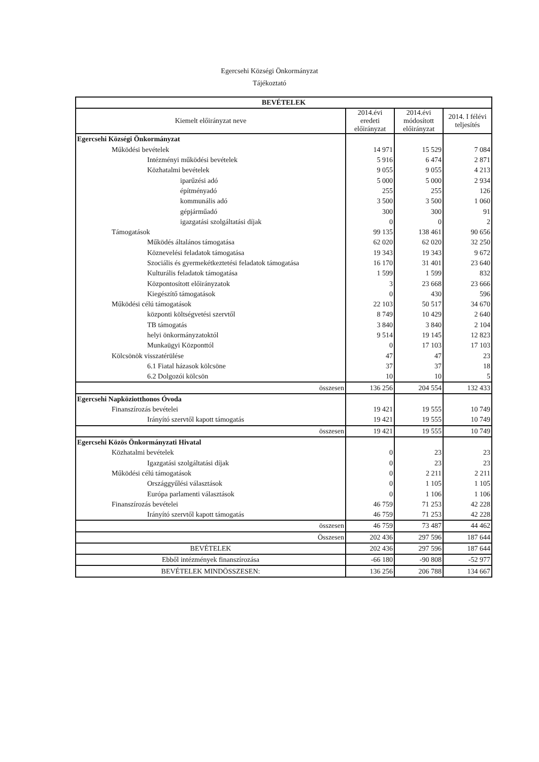Egercsehi Községi Önkormányzat
Tájékoztató
| BEVÉTELEK | | | |
| --- | --- | --- | --- |
| Kiemelt előirányzat neve | 2014.évi eredeti előirányzat | 2014.évi módosított előirányzat | 2014. I félévi teljesítés |
| Egercsehi Községi Önkormányzat | | | |
| Működési bevételek | 14 971 | 15 529 | 7 084 |
| Intézményi működési bevételek | 5 916 | 6 474 | 2 871 |
| Közhatalmi bevételek | 9 055 | 9 055 | 4 213 |
| iparűzési adó | 5 000 | 5 000 | 2 934 |
| építményadó | 255 | 255 | 126 |
| kommunális adó | 3 500 | 3 500 | 1 060 |
| gépjárműadó | 300 | 300 | 91 |
| igazgatási szolgáltatási díjak | 0 | 0 | 2 |
| Támogatások | 99 135 | 138 461 | 90 656 |
| Működés általános támogatása | 62 020 | 62 020 | 32 250 |
| Köznevelési feladatok támogatása | 19 343 | 19 343 | 9 672 |
| Szociális és gyermekétkeztetési feladatok támogatása | 16 170 | 31 401 | 23 640 |
| Kulturális feladatok támogatása | 1 599 | 1 599 | 832 |
| Központosított előirányzatok | 3 | 23 668 | 23 666 |
| Kiegészítő támogatások | 0 | 430 | 596 |
| Működési célú támogatások | 22 103 | 50 517 | 34 670 |
| központi költségvetési szervtől | 8 749 | 10 429 | 2 640 |
| TB támogatás | 3 840 | 3 840 | 2 104 |
| helyi önkormányzatoktól | 9 514 | 19 145 | 12 823 |
| Munkaügyi Központtól | 0 | 17 103 | 17 103 |
| Kölcsönök visszatérülése | 47 | 47 | 23 |
| 6.1 Fiatal házasok kölcsöne | 37 | 37 | 18 |
| 6.2 Dolgozói kölcsön | 10 | 10 | 5 |
| összesen | 136 256 | 204 554 | 132 433 |
| Egercsehi Napköziotthonos Óvoda | | | |
| Finanszírozás bevételei | 19 421 | 19 555 | 10 749 |
| Irányító szervtől kapott támogatás | 19 421 | 19 555 | 10 749 |
| összesen | 19 421 | 19 555 | 10 749 |
| Egercsehi Közös Önkormányzati Hivatal | | | |
| Közhatalmi bevételek | 0 | 23 | 23 |
| Igazgatási szolgáltatási díjak | 0 | 23 | 23 |
| Működési célú támogatások | 0 | 2 211 | 2 211 |
| Országgyűlési választások | 0 | 1 105 | 1 105 |
| Európa parlamenti választások | 0 | 1 106 | 1 106 |
| Finanszírozás bevételei | 46 759 | 71 253 | 42 228 |
| Irányító szervtől kapott támogatás | 46 759 | 71 253 | 42 228 |
| összesen | 46 759 | 73 487 | 44 462 |
| Összesen | 202 436 | 297 596 | 187 644 |
| BEVÉTELEK | 202 436 | 297 596 | 187 644 |
| Ebből intézmények finanszírozása | -66 180 | -90 808 | -52 977 |
| BEVÉTELEK MINDÖSSZESEN: | 136 256 | 206 788 | 134 667 |